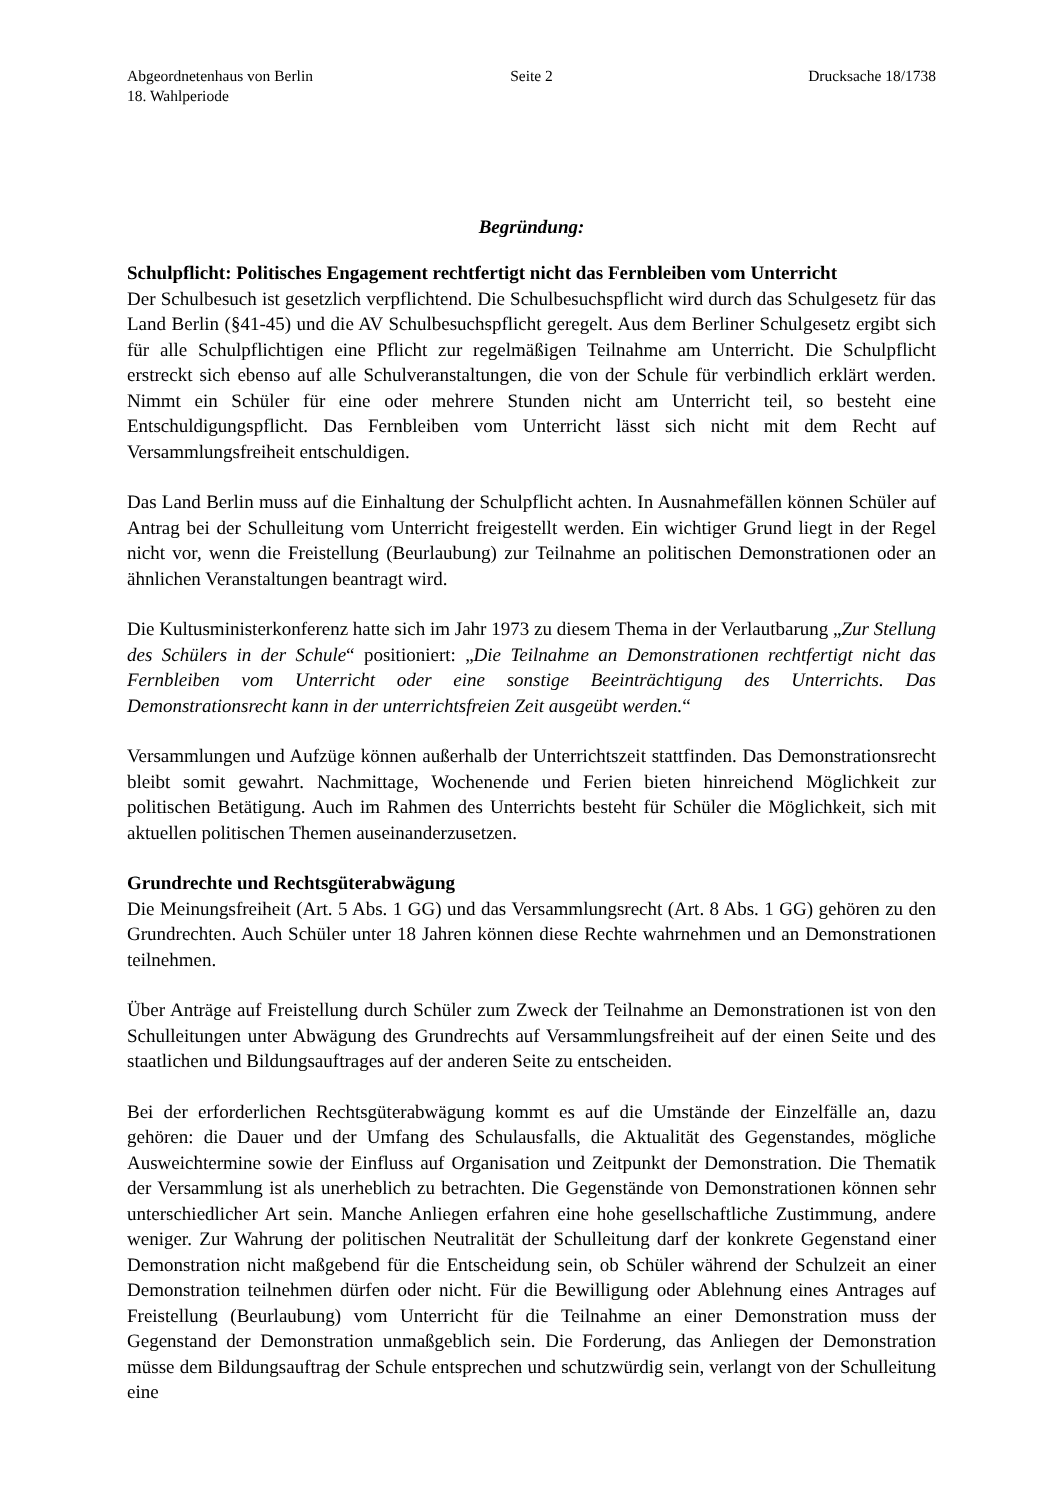Abgeordnetenhaus von Berlin
18. Wahlperiode
Seite 2 Drucksache 18/1738
Begründung:
Schulpflicht: Politisches Engagement rechtfertigt nicht das Fernbleiben vom Unterricht
Der Schulbesuch ist gesetzlich verpflichtend. Die Schulbesuchspflicht wird durch das Schulgesetz für das Land Berlin (§41-45) und die AV Schulbesuchspflicht geregelt. Aus dem Berliner Schulgesetz ergibt sich für alle Schulpflichtigen eine Pflicht zur regelmäßigen Teilnahme am Unterricht. Die Schulpflicht erstreckt sich ebenso auf alle Schulveranstaltungen, die von der Schule für verbindlich erklärt werden. Nimmt ein Schüler für eine oder mehrere Stunden nicht am Unterricht teil, so besteht eine Entschuldigungspflicht. Das Fernbleiben vom Unterricht lässt sich nicht mit dem Recht auf Versammlungsfreiheit entschuldigen.
Das Land Berlin muss auf die Einhaltung der Schulpflicht achten. In Ausnahmefällen können Schüler auf Antrag bei der Schulleitung vom Unterricht freigestellt werden. Ein wichtiger Grund liegt in der Regel nicht vor, wenn die Freistellung (Beurlaubung) zur Teilnahme an politischen Demonstrationen oder an ähnlichen Veranstaltungen beantragt wird.
Die Kultusministerkonferenz hatte sich im Jahr 1973 zu diesem Thema in der Verlautbarung „Zur Stellung des Schülers in der Schule“ positioniert: „Die Teilnahme an Demonstrationen rechtfertigt nicht das Fernbleiben vom Unterricht oder eine sonstige Beeinträchtigung des Unterrichts. Das Demonstrationsrecht kann in der unterrichtsfreien Zeit ausgeübt werden.“
Versammlungen und Aufzüge können außerhalb der Unterrichtszeit stattfinden. Das Demonstrationsrecht bleibt somit gewahrt. Nachmittage, Wochenende und Ferien bieten hinreichend Möglichkeit zur politischen Betätigung. Auch im Rahmen des Unterrichts besteht für Schüler die Möglichkeit, sich mit aktuellen politischen Themen auseinanderzusetzen.
Grundrechte und Rechtsgüterabwägung
Die Meinungsfreiheit (Art. 5 Abs. 1 GG) und das Versammlungsrecht (Art. 8 Abs. 1 GG) gehören zu den Grundrechten. Auch Schüler unter 18 Jahren können diese Rechte wahrnehmen und an Demonstrationen teilnehmen.
Über Anträge auf Freistellung durch Schüler zum Zweck der Teilnahme an Demonstrationen ist von den Schulleitungen unter Abwägung des Grundrechts auf Versammlungsfreiheit auf der einen Seite und des staatlichen und Bildungsauftrages auf der anderen Seite zu entscheiden.
Bei der erforderlichen Rechtsgüterabwägung kommt es auf die Umstände der Einzelfälle an, dazu gehören: die Dauer und der Umfang des Schulausfalls, die Aktualität des Gegenstandes, mögliche Ausweichtermine sowie der Einfluss auf Organisation und Zeitpunkt der Demonstration. Die Thematik der Versammlung ist als unerheblich zu betrachten. Die Gegenstände von Demonstrationen können sehr unterschiedlicher Art sein. Manche Anliegen erfahren eine hohe gesellschaftliche Zustimmung, andere weniger. Zur Wahrung der politischen Neutralität der Schulleitung darf der konkrete Gegenstand einer Demonstration nicht maßgebend für die Entscheidung sein, ob Schüler während der Schulzeit an einer Demonstration teilnehmen dürfen oder nicht. Für die Bewilligung oder Ablehnung eines Antrages auf Freistellung (Beurlaubung) vom Unterricht für die Teilnahme an einer Demonstration muss der Gegenstand der Demonstration unmaßgeblich sein. Die Forderung, das Anliegen der Demonstration müsse dem Bildungsauftrag der Schule entsprechen und schutzwürdig sein, verlangt von der Schulleitung eine